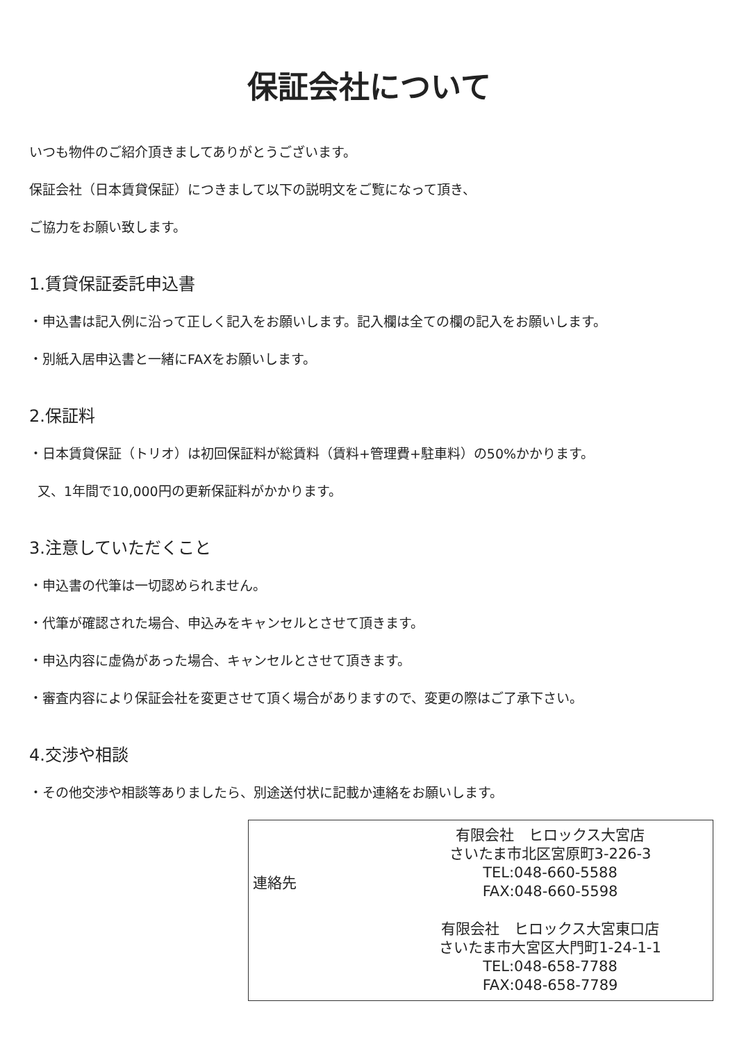保証会社について
いつも物件のご紹介頂きましてありがとうございます。
保証会社（日本賃貸保証）につきまして以下の説明文をご覧になって頂き、
ご協力をお願い致します。
1.賃貸保証委託申込書
・申込書は記入例に沿って正しく記入をお願いします。記入欄は全ての欄の記入をお願いします。
・別紙入居申込書と一緒にFAXをお願いします。
2.保証料
・日本賃貸保証（トリオ）は初回保証料が総賃料（賃料+管理費+駐車料）の50%かかります。
又、1年間で10,000円の更新保証料がかかります。
3.注意していただくこと
・申込書の代筆は一切認められません。
・代筆が確認された場合、申込みをキャンセルとさせて頂きます。
・申込内容に虚偽があった場合、キャンセルとさせて頂きます。
・審査内容により保証会社を変更させて頂く場合がありますので、変更の際はご了承下さい。
4.交渉や相談
・その他交渉や相談等ありましたら、別途送付状に記載か連絡をお願いします。
連絡先
有限会社　ヒロックス大宮店
さいたま市北区宮原町3-226-3
TEL:048-660-5588
FAX:048-660-5598
有限会社　ヒロックス大宮東口店
さいたま市大宮区大門町1-24-1-1
TEL:048-658-7788
FAX:048-658-7789